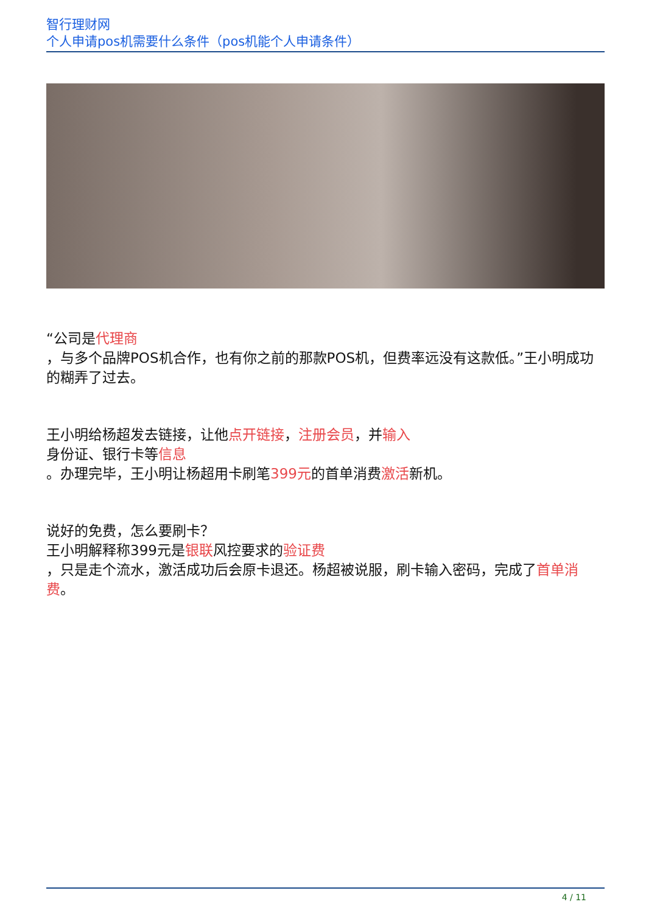智行理财网
个人申请pos机需要什么条件（pos机能个人申请条件）
“公司是代理商
，与多个品牌POS机合作，也有你之前的那款POS机，但费率远没有这款低。”王小明成功的糊弄了过去。
王小明给杨超发去链接，让他点开链接，注册会员，并输入
身份证、银行卡等信息
。办理完毕，王小明让杨超用卡刷笔399元的首单消费激活新机。
说好的免费，怎么要刷卡？
王小明解释称399元是银联风控要求的验证费
，只是走个流水，激活成功后会原卡退还。杨超被说服，刷卡输入密码，完成了首单消费。
4 / 11